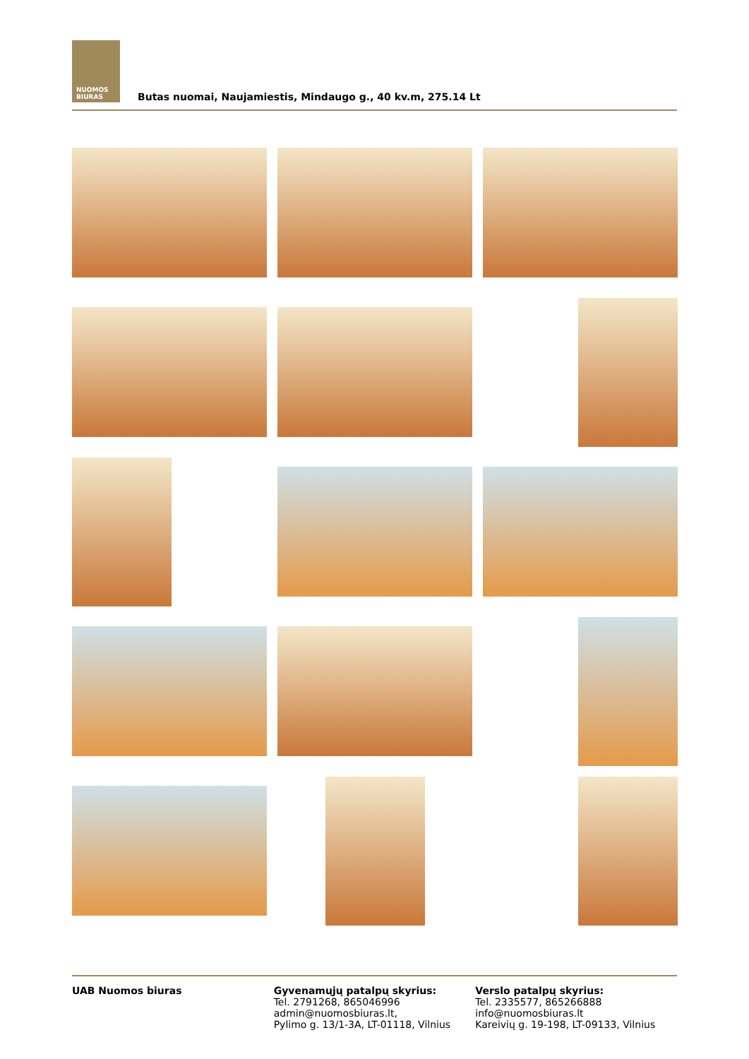NUOMOS
BIURAS
Butas nuomai, Naujamiestis, Mindaugo g., 40 kv.m, 275.14 Lt
UAB Nuomos biuras Gyvenamųjų patalpų skyrius:
Tel. 2791268, 865046996
admin@nuomosbiuras.lt,
Pylimo g. 13/1-3A, LT-01118, Vilnius
Verslo patalpų skyrius:
Tel. 2335577, 865266888
info@nuomosbiuras.lt
Kareivių g. 19-198, LT-09133, Vilnius